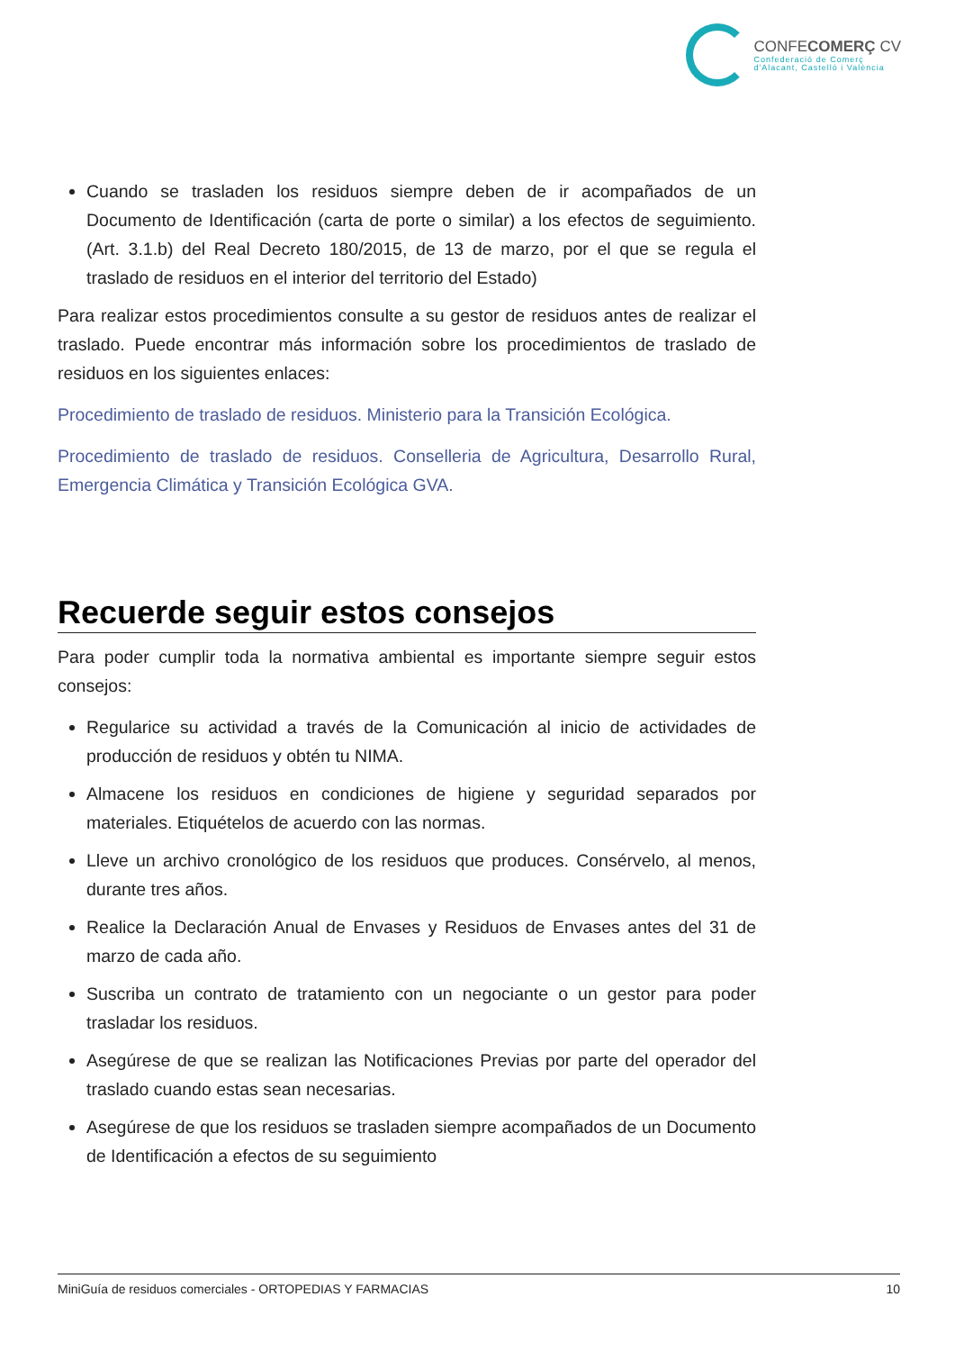CONFECOMERÇ CV
Confederació de Comerç
d'Alacant, Castelló i València
Cuando se trasladen los residuos siempre deben de ir acompañados de un Documento de Identificación (carta de porte o similar) a los efectos de seguimiento. (Art. 3.1.b) del Real Decreto 180/2015, de 13 de marzo, por el que se regula el traslado de residuos en el interior del territorio del Estado)
Para realizar estos procedimientos consulte a su gestor de residuos antes de realizar el traslado. Puede encontrar más información sobre los procedimientos de traslado de residuos en los siguientes enlaces:
Procedimiento de traslado de residuos. Ministerio para la Transición Ecológica.
Procedimiento de traslado de residuos. Conselleria de Agricultura, Desarrollo Rural, Emergencia Climática y Transición Ecológica GVA.
Recuerde seguir estos consejos
Para poder cumplir toda la normativa ambiental es importante siempre seguir estos consejos:
Regularice su actividad a través de la Comunicación al inicio de actividades de producción de residuos y obtén tu NIMA.
Almacene los residuos en condiciones de higiene y seguridad separados por materiales. Etiquételos de acuerdo con las normas.
Lleve un archivo cronológico de los residuos que produces. Consérvelo, al menos, durante tres años.
Realice la Declaración Anual de Envases y Residuos de Envases antes del 31 de marzo de cada año.
Suscriba un contrato de tratamiento con un negociante o un gestor para poder trasladar los residuos.
Asegúrese de que se realizan las Notificaciones Previas por parte del operador del traslado cuando estas sean necesarias.
Asegúrese de que los residuos se trasladen siempre acompañados de un Documento de Identificación a efectos de su seguimiento
MiniGuía de residuos comerciales - ORTOPEDIAS Y FARMACIAS 10